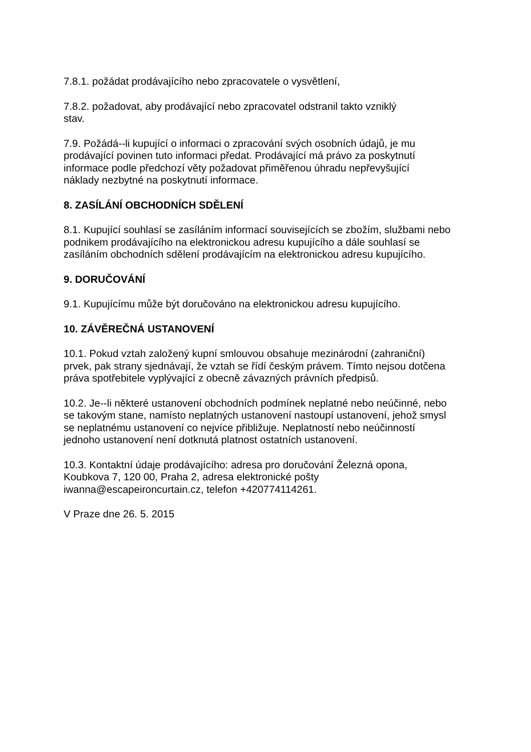7.8.1. požádat prodávajícího nebo zpracovatele o vysvětlení,
7.8.2. požadovat, aby prodávající nebo zpracovatel odstranil takto vzniklý
stav.
7.9. Požádá--li kupující o informaci o zpracování svých osobních údajů, je mu
prodávající povinen tuto informaci předat. Prodávající má právo za poskytnutí
informace podle předchozí věty požadovat přiměřenou úhradu nepřevyšující
náklady nezbytné na poskytnutí informace.
8. ZASÍLÁNÍ OBCHODNÍCH SDĚLENÍ
8.1. Kupující souhlasí se zasíláním informací souvisejících se zbožím, službami nebo
podnikem prodávajícího na elektronickou adresu kupujícího a dále souhlasí se
zasíláním obchodních sdělení prodávajícím na elektronickou adresu kupujícího.
9. DORUČOVÁNÍ
9.1. Kupujícímu může být doručováno na elektronickou adresu kupujícího.
10. ZÁVĚREČNÁ USTANOVENÍ
10.1. Pokud vztah založený kupní smlouvou obsahuje mezinárodní (zahraniční)
prvek, pak strany sjednávají, že vztah se řídí českým právem. Tímto nejsou dotčena
práva spotřebitele vyplývající z obecně závazných právních předpisů.
10.2. Je--li některé ustanovení obchodních podmínek neplatné nebo neúčinné, nebo
se takovým stane, namísto neplatných ustanovení nastoupí ustanovení, jehož smysl
se neplatnému ustanovení co nejvíce přibližuje. Neplatností nebo neúčinností
jednoho ustanovení není dotknutá platnost ostatních ustanovení.
10.3. Kontaktní údaje prodávajícího: adresa pro doručování Železná opona,
Koubkova 7, 120 00, Praha 2, adresa elektronické pošty
iwanna@escapeironcurtain.cz, telefon +420774114261.
V Praze dne 26. 5. 2015